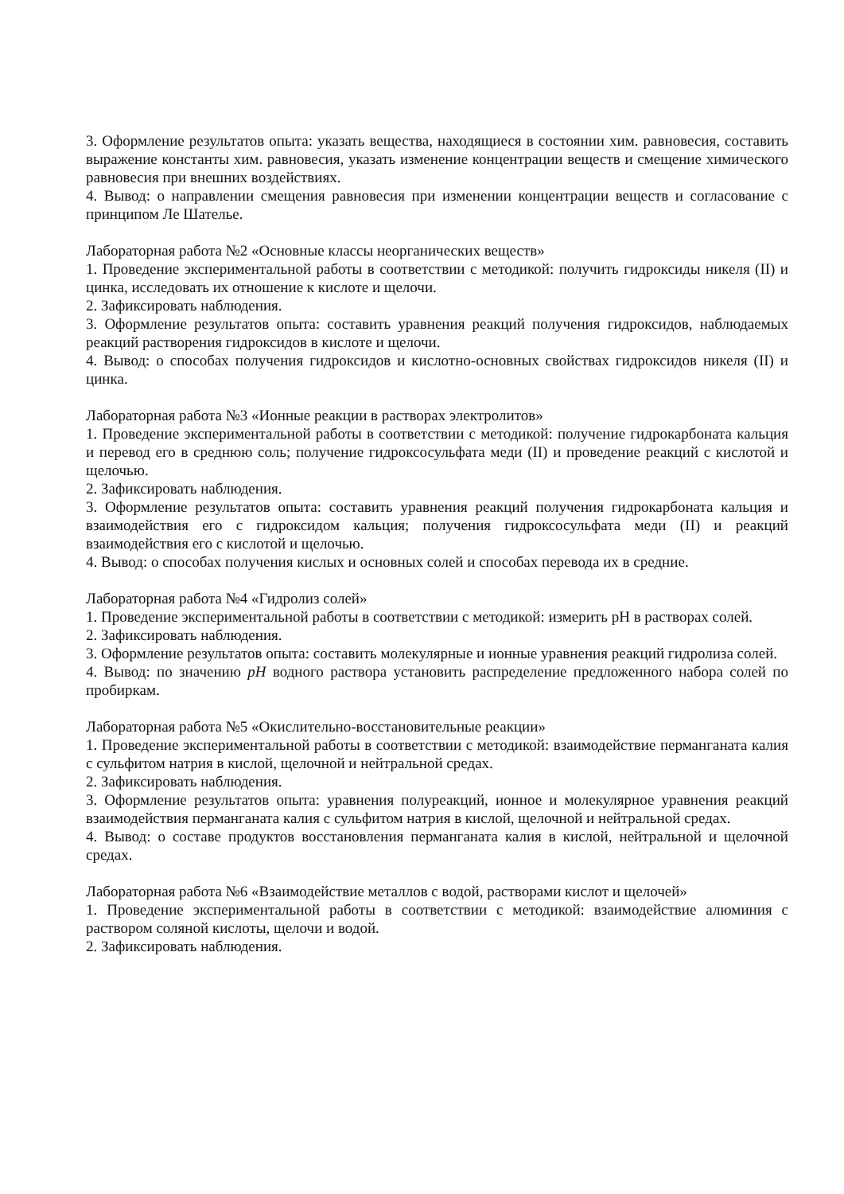3. Оформление результатов опыта: указать вещества, находящиеся в состоянии хим. равновесия, составить выражение константы хим. равновесия, указать изменение концентрации веществ и смещение химического равновесия при внешних воздействиях.
4. Вывод: о направлении смещения равновесия при изменении концентрации веществ и согласование с принципом Ле Шателье.
Лабораторная работа №2 «Основные классы неорганических веществ»
1. Проведение экспериментальной работы в соответствии с методикой: получить гидроксиды никеля (II) и цинка, исследовать их отношение к кислоте и щелочи.
2. Зафиксировать наблюдения.
3. Оформление результатов опыта: составить уравнения реакций получения гидроксидов, наблюдаемых реакций растворения гидроксидов в кислоте и щелочи.
4. Вывод: о способах получения гидроксидов и кислотно-основных свойствах гидроксидов никеля (II) и цинка.
Лабораторная работа №3 «Ионные реакции в растворах электролитов»
1. Проведение экспериментальной работы в соответствии с методикой: получение гидрокарбоната кальция и перевод его в среднюю соль; получение гидроксосульфата меди (II) и проведение реакций с кислотой и щелочью.
2. Зафиксировать наблюдения.
3. Оформление результатов опыта: составить уравнения реакций получения гидрокарбоната кальция и взаимодействия его с гидроксидом кальция; получения гидроксосульфата меди (II) и реакций взаимодействия его с кислотой и щелочью.
4. Вывод: о способах получения кислых и основных солей и способах перевода их в средние.
Лабораторная работа №4 «Гидролиз солей»
1. Проведение экспериментальной работы в соответствии с методикой: измерить pH в растворах солей.
2. Зафиксировать наблюдения.
3. Оформление результатов опыта: составить молекулярные и ионные уравнения реакций гидролиза солей.
4. Вывод: по значению pH водного раствора установить распределение предложенного набора солей по пробиркам.
Лабораторная работа №5 «Окислительно-восстановительные реакции»
1. Проведение экспериментальной работы в соответствии с методикой: взаимодействие перманганата калия с сульфитом натрия в кислой, щелочной и нейтральной средах.
2. Зафиксировать наблюдения.
3. Оформление результатов опыта: уравнения полуреакций, ионное и молекулярное уравнения реакций взаимодействия перманганата калия с сульфитом натрия в кислой, щелочной и нейтральной средах.
4. Вывод: о составе продуктов восстановления перманганата калия в кислой, нейтральной и щелочной средах.
Лабораторная работа №6 «Взаимодействие металлов с водой, растворами кислот и щелочей»
1. Проведение экспериментальной работы в соответствии с методикой: взаимодействие алюминия с раствором соляной кислоты, щелочи и водой.
2. Зафиксировать наблюдения.